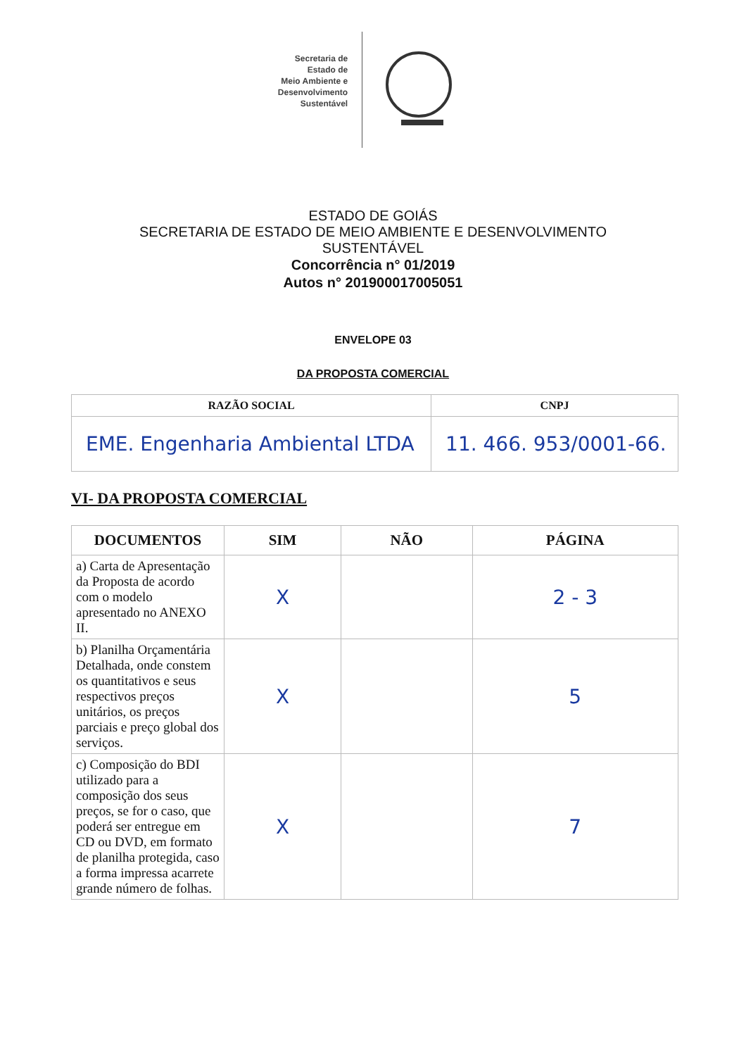Secretaria de
Estado de
Meio Ambiente e
Desenvolvimento
Sustentável
ESTADO DE GOIÁS
SECRETARIA DE ESTADO DE MEIO AMBIENTE E DESENVOLVIMENTO
SUSTENTÁVEL
Concorrência n° 01/2019
Autos n° 201900017005051
ENVELOPE 03
DA PROPOSTA COMERCIAL
| RAZÃO SOCIAL | CNPJ |
| --- | --- |
| EME. Engenharia Ambiental LTDA | 11. 466. 953/0001-66. |
VI- DA PROPOSTA COMERCIAL
| DOCUMENTOS | SIM | NÃO | PÁGINA |
| --- | --- | --- | --- |
| a) Carta de Apresentação da Proposta de acordo com o modelo apresentado no ANEXO II. | X | | 2 - 3 |
| b) Planilha Orçamentária Detalhada, onde constem os quantitativos e seus respectivos preços unitários, os preços parciais e preço global dos serviços. | X | | 5 |
| c) Composição do BDI utilizado para a composição dos seus preços, se for o caso, que poderá ser entregue em CD ou DVD, em formato de planilha protegida, caso a forma impressa acarrete grande número de folhas. | X | | 7 |